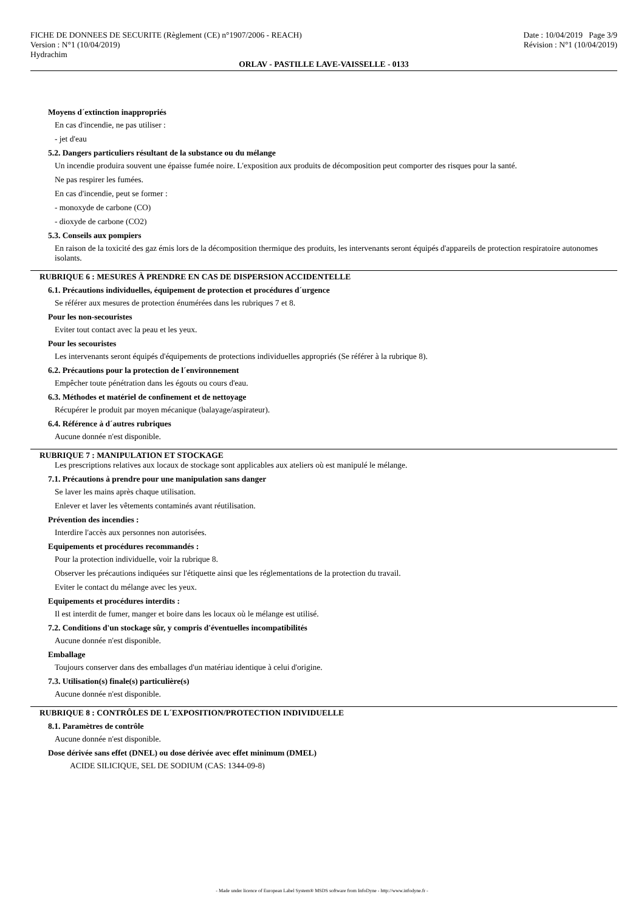FICHE DE DONNEES DE SECURITE (Règlement (CE) n°1907/2006 - REACH)
Version : N°1 (10/04/2019)
Hydrachim
Date : 10/04/2019 Page 3/9
Révision : N°1 (10/04/2019)
ORLAV - PASTILLE LAVE-VAISSELLE - 0133
Moyens d´extinction inappropriés
En cas d'incendie, ne pas utiliser :
- jet d'eau
5.2. Dangers particuliers résultant de la substance ou du mélange
Un incendie produira souvent une épaisse fumée noire. L'exposition aux produits de décomposition peut comporter des risques pour la santé.
Ne pas respirer les fumées.
En cas d'incendie, peut se former :
- monoxyde de carbone (CO)
- dioxyde de carbone (CO2)
5.3. Conseils aux pompiers
En raison de la toxicité des gaz émis lors de la décomposition thermique des produits, les intervenants seront équipés d'appareils de protection respiratoire autonomes isolants.
RUBRIQUE 6 : MESURES À PRENDRE EN CAS DE DISPERSION ACCIDENTELLE
6.1. Précautions individuelles, équipement de protection et procédures d´urgence
Se référer aux mesures de protection énumérées dans les rubriques 7 et 8.
Pour les non-secouristes
Eviter tout contact avec la peau et les yeux.
Pour les secouristes
Les intervenants seront équipés d'équipements de protections individuelles appropriés (Se référer à la rubrique 8).
6.2. Précautions pour la protection de l´environnement
Empêcher toute pénétration dans les égouts ou cours d'eau.
6.3. Méthodes et matériel de confinement et de nettoyage
Récupérer le produit par moyen mécanique (balayage/aspirateur).
6.4. Référence à d´autres rubriques
Aucune donnée n'est disponible.
RUBRIQUE 7 : MANIPULATION ET STOCKAGE
Les prescriptions relatives aux locaux de stockage sont applicables aux ateliers où est manipulé le mélange.
7.1. Précautions à prendre pour une manipulation sans danger
Se laver les mains après chaque utilisation.
Enlever et laver les vêtements contaminés avant réutilisation.
Prévention des incendies :
Interdire l'accès aux personnes non autorisées.
Equipements et procédures recommandés :
Pour la protection individuelle, voir la rubrique 8.
Observer les précautions indiquées sur l'étiquette ainsi que les réglementations de la protection du travail.
Eviter le contact du mélange avec les yeux.
Equipements et procédures interdits :
Il est interdit de fumer, manger et boire dans les locaux où le mélange est utilisé.
7.2. Conditions d'un stockage sûr, y compris d'éventuelles incompatibilités
Aucune donnée n'est disponible.
Emballage
Toujours conserver dans des emballages d'un matériau identique à celui d'origine.
7.3. Utilisation(s) finale(s) particulière(s)
Aucune donnée n'est disponible.
RUBRIQUE 8 : CONTRÔLES DE L´EXPOSITION/PROTECTION INDIVIDUELLE
8.1. Paramètres de contrôle
Aucune donnée n'est disponible.
Dose dérivée sans effet (DNEL) ou dose dérivée avec effet minimum (DMEL)
ACIDE SILICIQUE, SEL DE SODIUM (CAS: 1344-09-8)
- Made under licence of European Label System® MSDS software from InfoDyne - http://www.infodyne.fr -